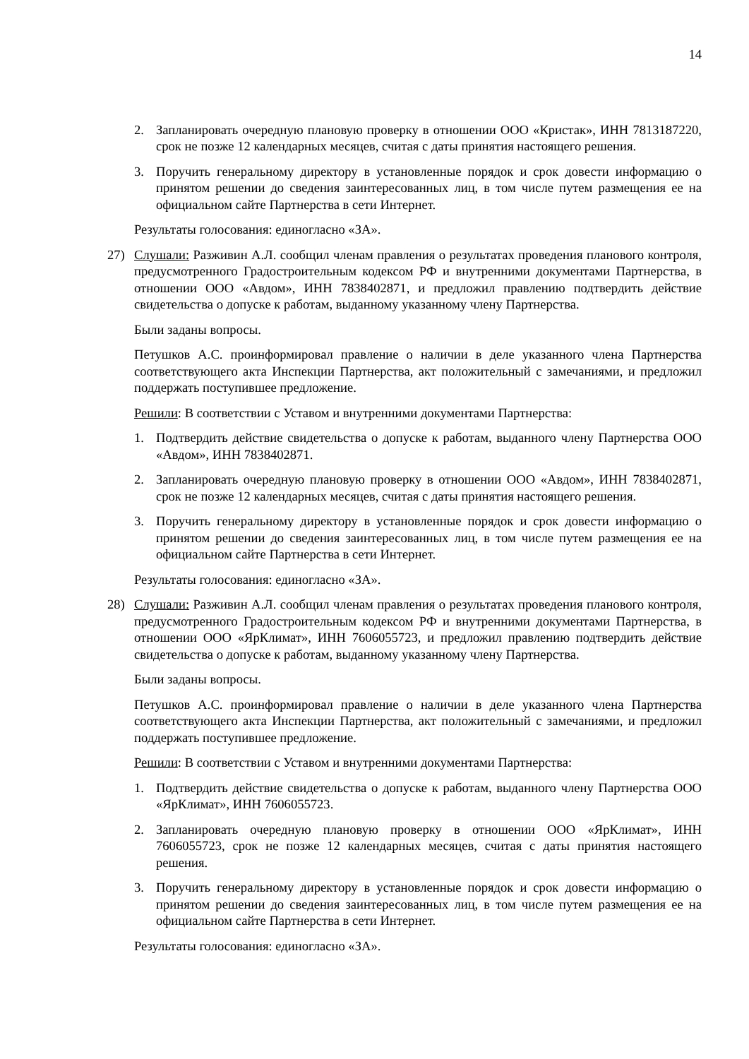14
2. Запланировать очередную плановую проверку в отношении ООО «Кристак», ИНН 7813187220, срок не позже 12 календарных месяцев, считая с даты принятия настоящего решения.
3. Поручить генеральному директору в установленные порядок и срок довести информацию о принятом решении до сведения заинтересованных лиц, в том числе путем размещения ее на официальном сайте Партнерства в сети Интернет.
Результаты голосования: единогласно «ЗА».
27) Слушали: Разживин А.Л. сообщил членам правления о результатах проведения планового контроля, предусмотренного Градостроительным кодексом РФ и внутренними документами Партнерства, в отношении ООО «Авдом», ИНН 7838402871, и предложил правлению подтвердить действие свидетельства о допуске к работам, выданному указанному члену Партнерства.
Были заданы вопросы.
Петушков А.С. проинформировал правление о наличии в деле указанного члена Партнерства соответствующего акта Инспекции Партнерства, акт положительный с замечаниями, и предложил поддержать поступившее предложение.
Решили: В соответствии с Уставом и внутренними документами Партнерства:
1. Подтвердить действие свидетельства о допуске к работам, выданного члену Партнерства ООО «Авдом», ИНН 7838402871.
2. Запланировать очередную плановую проверку в отношении ООО «Авдом», ИНН 7838402871, срок не позже 12 календарных месяцев, считая с даты принятия настоящего решения.
3. Поручить генеральному директору в установленные порядок и срок довести информацию о принятом решении до сведения заинтересованных лиц, в том числе путем размещения ее на официальном сайте Партнерства в сети Интернет.
Результаты голосования: единогласно «ЗА».
28) Слушали: Разживин А.Л. сообщил членам правления о результатах проведения планового контроля, предусмотренного Градостроительным кодексом РФ и внутренними документами Партнерства, в отношении ООО «ЯрКлимат», ИНН 7606055723, и предложил правлению подтвердить действие свидетельства о допуске к работам, выданному указанному члену Партнерства.
Были заданы вопросы.
Петушков А.С. проинформировал правление о наличии в деле указанного члена Партнерства соответствующего акта Инспекции Партнерства, акт положительный с замечаниями, и предложил поддержать поступившее предложение.
Решили: В соответствии с Уставом и внутренними документами Партнерства:
1. Подтвердить действие свидетельства о допуске к работам, выданного члену Партнерства ООО «ЯрКлимат», ИНН 7606055723.
2. Запланировать очередную плановую проверку в отношении ООО «ЯрКлимат», ИНН 7606055723, срок не позже 12 календарных месяцев, считая с даты принятия настоящего решения.
3. Поручить генеральному директору в установленные порядок и срок довести информацию о принятом решении до сведения заинтересованных лиц, в том числе путем размещения ее на официальном сайте Партнерства в сети Интернет.
Результаты голосования: единогласно «ЗА».